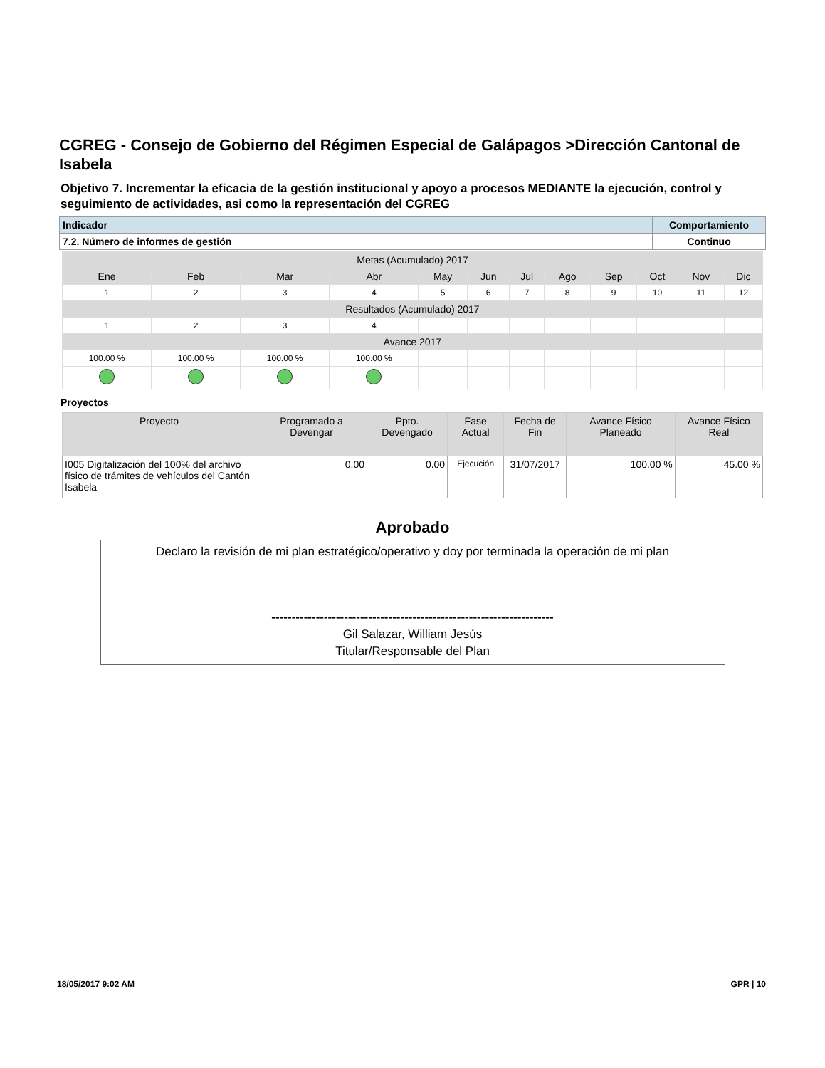CGREG - Consejo de Gobierno del Régimen Especial de Galápagos >Dirección Cantonal de Isabela
Objetivo 7. Incrementar la eficacia de la gestión institucional y apoyo a procesos MEDIANTE la ejecución, control y seguimiento de actividades, asi como la representación del CGREG
| Indicador | Comportamiento |
| 7.2. Número de informes de gestión | Continuo |
| Metas (Acumulado) 2017 | | | | | | | | | | | |
| Ene | Feb | Mar | Abr | May | Jun | Jul | Ago | Sep | Oct | Nov | Dic |
| 1 | 2 | 3 | 4 | 5 | 6 | 7 | 8 | 9 | 10 | 11 | 12 |
| Resultados (Acumulado) 2017 | | | | | | | | | | | |
| 1 | 2 | 3 | 4 | | | | | | | | |
| Avance 2017 | | | | | | | | | | | |
| 100.00 % | 100.00 % | 100.00 % | 100.00 % | | | | | | | | |
Proyectos
| Proyecto | Programado a Devengar | Ppto. Devengado | Fase Actual | Fecha de Fin | Avance Físico Planeado | Avance Físico Real |
| --- | --- | --- | --- | --- | --- | --- |
| I005 Digitalización del 100% del archivo físico de trámites de vehículos del Cantón Isabela | 0.00 | 0.00 | Ejecución | 31/07/2017 | 100.00 % | 45.00 % |
Aprobado
Declaro la revisión de mi plan estratégico/operativo y doy por terminada la operación de mi plan
----------------------------------------------------------------------
Gil Salazar, William Jesús
Titular/Responsable del Plan
18/05/2017 9:02 AM GPR | 10